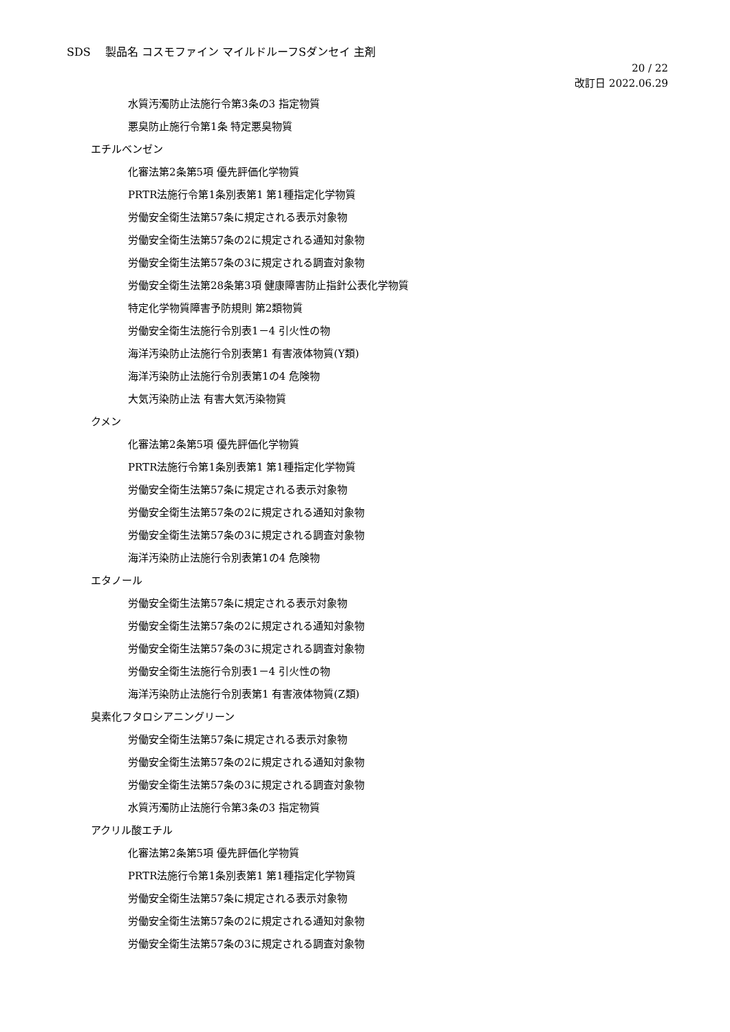SDS　 製品名 コスモファイン マイルドルーフSダンセイ 主剤
20 / 22
改訂日 2022.06.29
水質汚濁防止法施行令第3条の3 指定物質
悪臭防止施行令第1条 特定悪臭物質
エチルベンゼン
化審法第2条第5項 優先評価化学物質
PRTR法施行令第1条別表第1 第1種指定化学物質
労働安全衛生法第57条に規定される表示対象物
労働安全衛生法第57条の2に規定される通知対象物
労働安全衛生法第57条の3に規定される調査対象物
労働安全衛生法第28条第3項 健康障害防止指針公表化学物質
特定化学物質障害予防規則 第2類物質
労働安全衛生法施行令別表1－4 引火性の物
海洋汚染防止法施行令別表第1 有害液体物質(Y類)
海洋汚染防止法施行令別表第1の4 危険物
大気汚染防止法 有害大気汚染物質
クメン
化審法第2条第5項 優先評価化学物質
PRTR法施行令第1条別表第1 第1種指定化学物質
労働安全衛生法第57条に規定される表示対象物
労働安全衛生法第57条の2に規定される通知対象物
労働安全衛生法第57条の3に規定される調査対象物
海洋汚染防止法施行令別表第1の4 危険物
エタノール
労働安全衛生法第57条に規定される表示対象物
労働安全衛生法第57条の2に規定される通知対象物
労働安全衛生法第57条の3に規定される調査対象物
労働安全衛生法施行令別表1－4 引火性の物
海洋汚染防止法施行令別表第1 有害液体物質(Z類)
臭素化フタロシアニングリーン
労働安全衛生法第57条に規定される表示対象物
労働安全衛生法第57条の2に規定される通知対象物
労働安全衛生法第57条の3に規定される調査対象物
水質汚濁防止法施行令第3条の3 指定物質
アクリル酸エチル
化審法第2条第5項 優先評価化学物質
PRTR法施行令第1条別表第1 第1種指定化学物質
労働安全衛生法第57条に規定される表示対象物
労働安全衛生法第57条の2に規定される通知対象物
労働安全衛生法第57条の3に規定される調査対象物